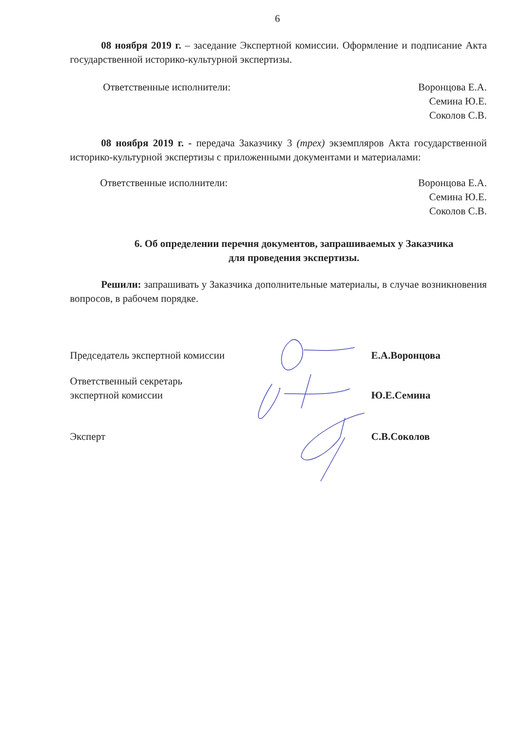6
08 ноября 2019 г. – заседание Экспертной комиссии. Оформление и подписание Акта государственной историко-культурной экспертизы.
Ответственные исполнители: Воронцова Е.А.
Семина Ю.Е.
Соколов С.В.
08 ноября 2019 г. - передача Заказчику 3 (трех) экземпляров Акта государственной историко-культурной экспертизы с приложенными документами и материалами:
Ответственные исполнители: Воронцова Е.А.
Семина Ю.Е.
Соколов С.В.
6. Об определении перечня документов, запрашиваемых у Заказчика
для проведения экспертизы.
Решили: запрашивать у Заказчика дополнительные материалы, в случае возникновения вопросов, в рабочем порядке.
Председатель экспертной комиссии Е.А.Воронцова
Ответственный секретарь
экспертной комиссии
Ю.Е.Семина
Эксперт С.В.Соколов